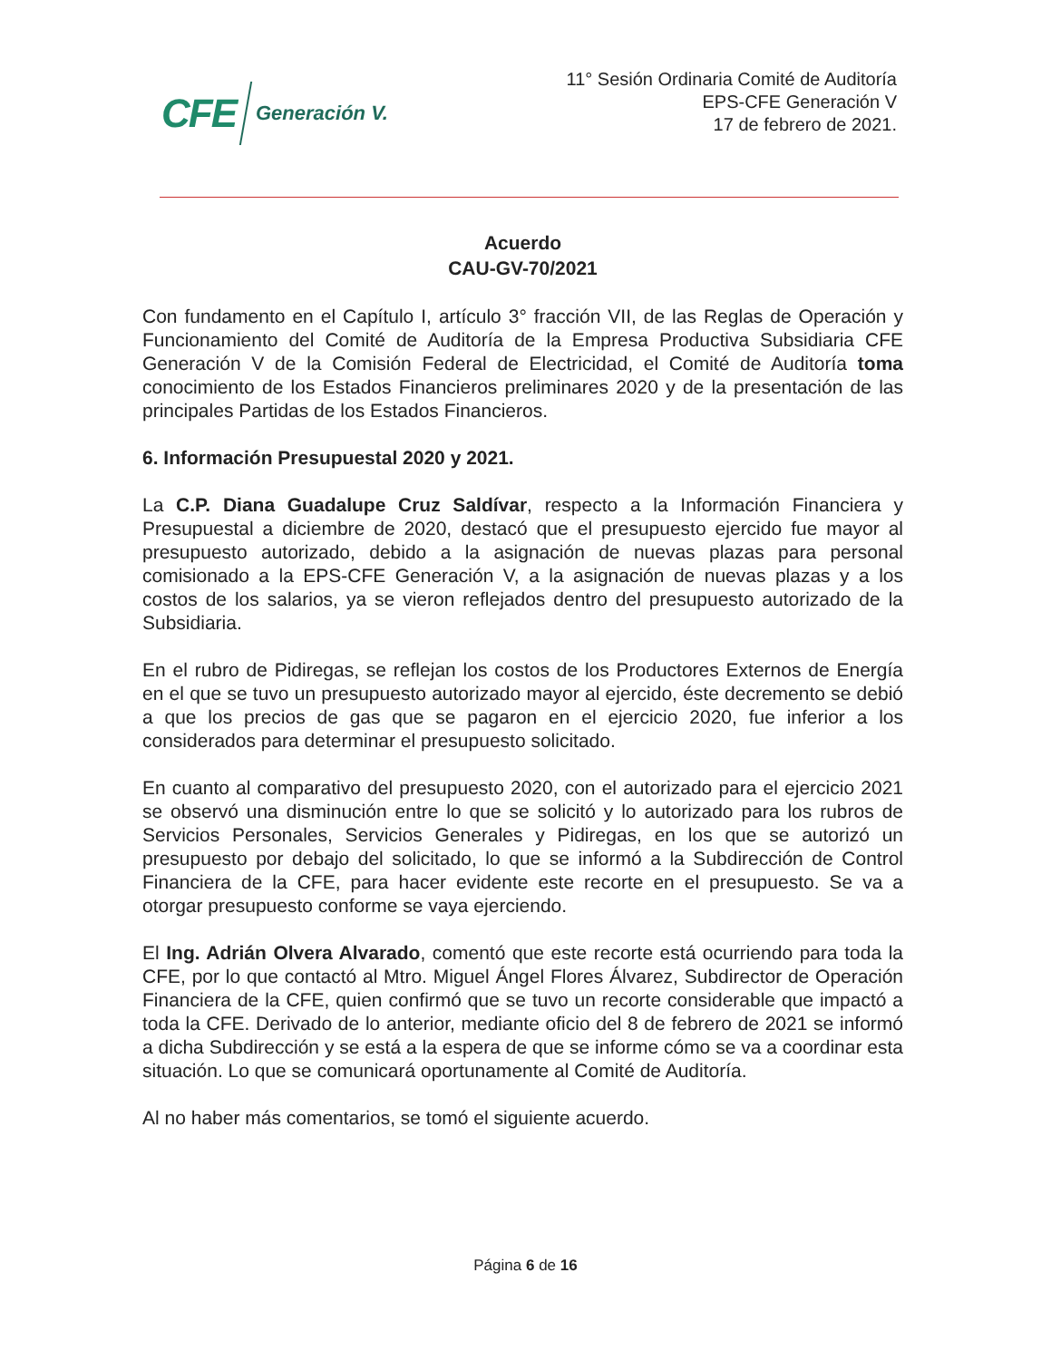CFE Generación V.
11° Sesión Ordinaria Comité de Auditoría
EPS-CFE Generación V
17 de febrero de 2021.
Acuerdo
CAU-GV-70/2021
Con fundamento en el Capítulo I, artículo 3° fracción VII, de las Reglas de Operación y Funcionamiento del Comité de Auditoría de la Empresa Productiva Subsidiaria CFE Generación V de la Comisión Federal de Electricidad, el Comité de Auditoría toma conocimiento de los Estados Financieros preliminares 2020 y de la presentación de las principales Partidas de los Estados Financieros.
6. Información Presupuestal 2020 y 2021.
La C.P. Diana Guadalupe Cruz Saldívar, respecto a la Información Financiera y Presupuestal a diciembre de 2020, destacó que el presupuesto ejercido fue mayor al presupuesto autorizado, debido a la asignación de nuevas plazas para personal comisionado a la EPS-CFE Generación V, a la asignación de nuevas plazas y a los costos de los salarios, ya se vieron reflejados dentro del presupuesto autorizado de la Subsidiaria.
En el rubro de Pidiregas, se reflejan los costos de los Productores Externos de Energía en el que se tuvo un presupuesto autorizado mayor al ejercido, éste decremento se debió a que los precios de gas que se pagaron en el ejercicio 2020, fue inferior a los considerados para determinar el presupuesto solicitado.
En cuanto al comparativo del presupuesto 2020, con el autorizado para el ejercicio 2021 se observó una disminución entre lo que se solicitó y lo autorizado para los rubros de Servicios Personales, Servicios Generales y Pidiregas, en los que se autorizó un presupuesto por debajo del solicitado, lo que se informó a la Subdirección de Control Financiera de la CFE, para hacer evidente este recorte en el presupuesto. Se va a otorgar presupuesto conforme se vaya ejerciendo.
El Ing. Adrián Olvera Alvarado, comentó que este recorte está ocurriendo para toda la CFE, por lo que contactó al Mtro. Miguel Ángel Flores Álvarez, Subdirector de Operación Financiera de la CFE, quien confirmó que se tuvo un recorte considerable que impactó a toda la CFE. Derivado de lo anterior, mediante oficio del 8 de febrero de 2021 se informó a dicha Subdirección y se está a la espera de que se informe cómo se va a coordinar esta situación. Lo que se comunicará oportunamente al Comité de Auditoría.
Al no haber más comentarios, se tomó el siguiente acuerdo.
Página 6 de 16